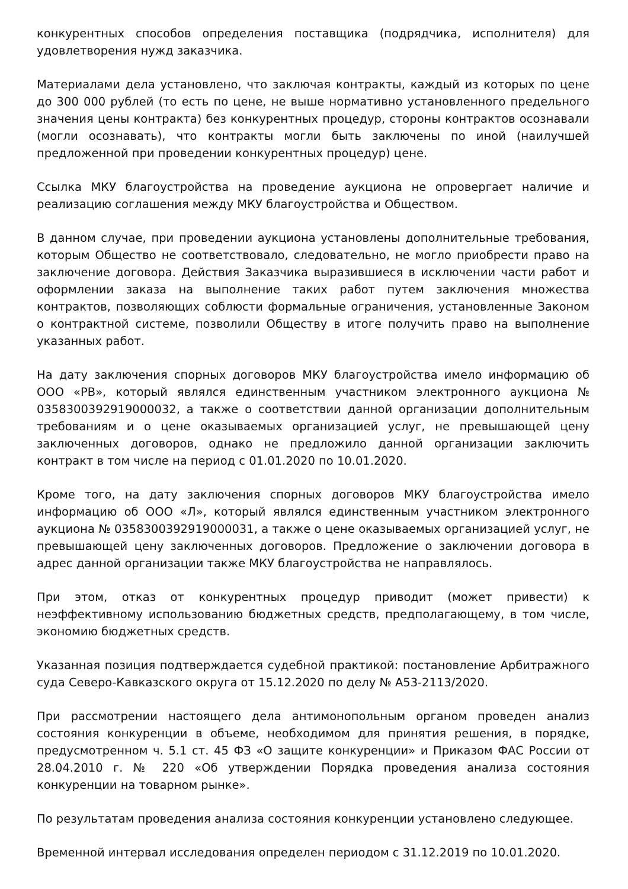конкурентных способов определения поставщика (подрядчика, исполнителя) для удовлетворения нужд заказчика.
Материалами дела установлено, что заключая контракты, каждый из которых по цене до 300 000 рублей (то есть по цене, не выше нормативно установленного предельного значения цены контракта) без конкурентных процедур, стороны контрактов осознавали (могли осознавать), что контракты могли быть заключены по иной (наилучшей предложенной при проведении конкурентных процедур) цене.
Ссылка МКУ благоустройства на проведение аукциона не опровергает наличие и реализацию соглашения между МКУ благоустройства и Обществом.
В данном случае, при проведении аукциона установлены дополнительные требования, которым Общество не соответствовало, следовательно, не могло приобрести право на заключение договора. Действия Заказчика выразившиеся в исключении части работ и оформлении заказа на выполнение таких работ путем заключения множества контрактов, позволяющих соблюсти формальные ограничения, установленные Законом о контрактной системе, позволили Обществу в итоге получить право на выполнение указанных работ.
На дату заключения спорных договоров МКУ благоустройства имело информацию об ООО «РВ», который являлся единственным участником электронного аукциона № 0358300392919000032, а также о соответствии данной организации дополнительным требованиям и о цене оказываемых организацией услуг, не превышающей цену заключенных договоров, однако не предложило данной организации заключить контракт в том числе на период с 01.01.2020 по 10.01.2020.
Кроме того, на дату заключения спорных договоров МКУ благоустройства имело информацию об ООО «Л», который являлся единственным участником электронного аукциона № 0358300392919000031, а также о цене оказываемых организацией услуг, не превышающей цену заключенных договоров. Предложение о заключении договора в адрес данной организации также МКУ благоустройства не направлялось.
При этом, отказ от конкурентных процедур приводит (может привести) к неэффективному использованию бюджетных средств, предполагающему, в том числе, экономию бюджетных средств.
Указанная позиция подтверждается судебной практикой: постановление Арбитражного суда Северо-Кавказского округа от 15.12.2020 по делу № А53-2113/2020.
При рассмотрении настоящего дела антимонопольным органом проведен анализ состояния конкуренции в объеме, необходимом для принятия решения, в порядке, предусмотренном ч. 5.1 ст. 45 ФЗ «О защите конкуренции» и Приказом ФАС России от 28.04.2010 г. № 220 «Об утверждении Порядка проведения анализа состояния конкуренции на товарном рынке».
По результатам проведения анализа состояния конкуренции установлено следующее.
Временной интервал исследования определен периодом с 31.12.2019 по 10.01.2020.